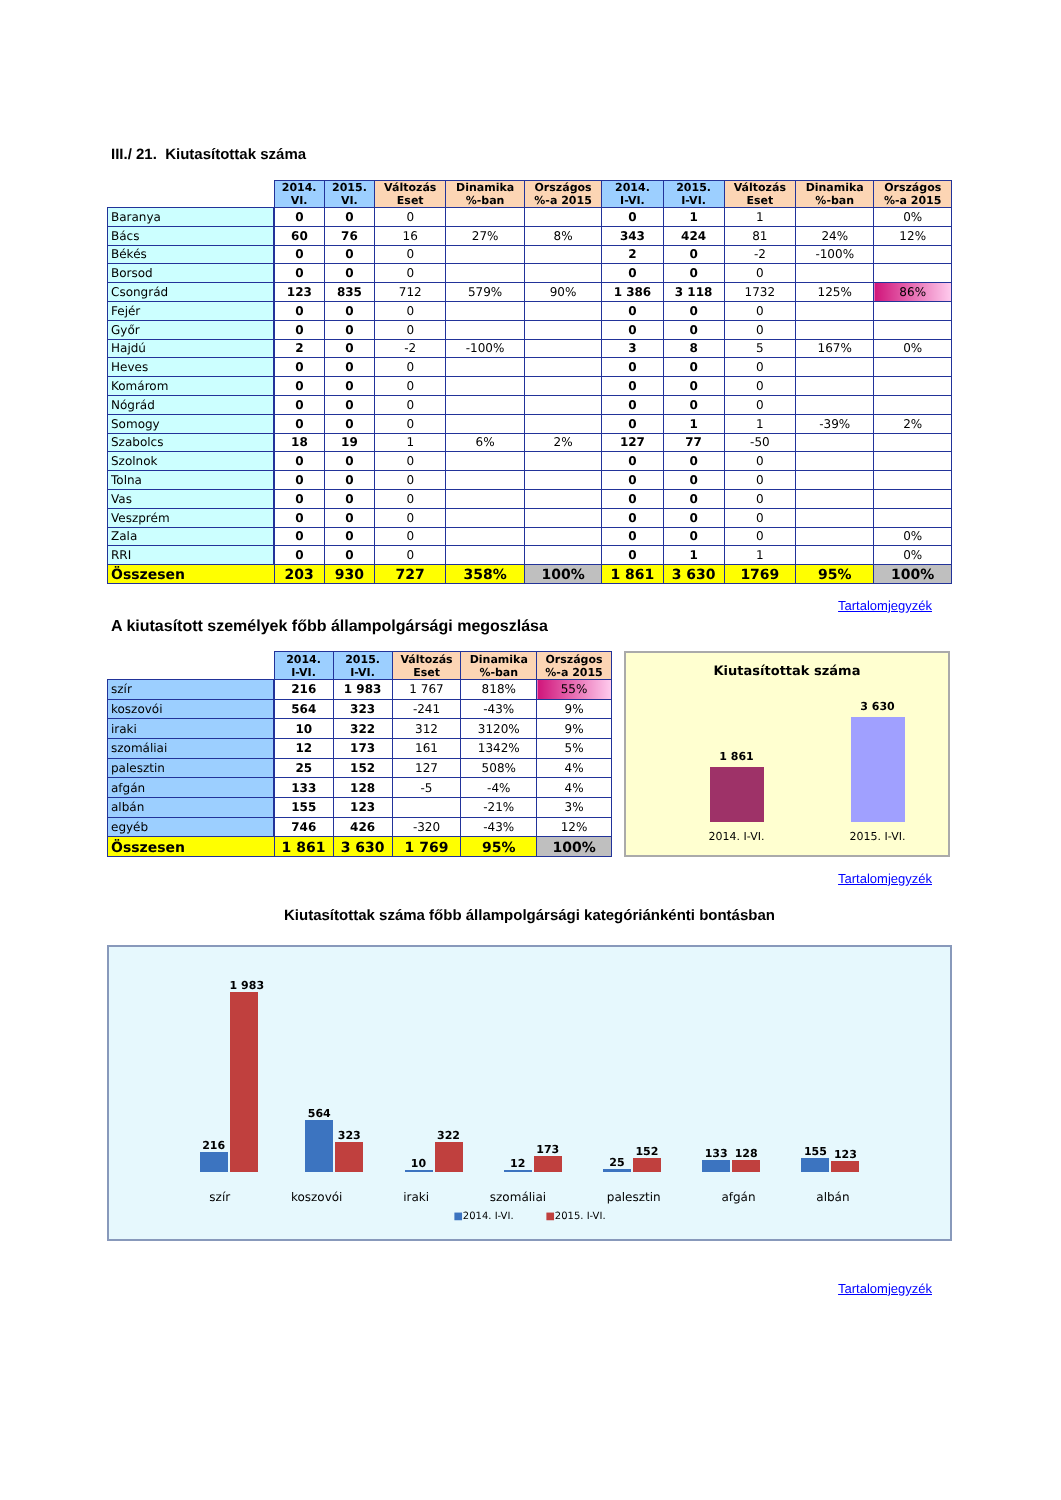III./ 21. Kiutasítottak száma
| | 2014. VI. | 2015. VI. | Változás Eset | Dinamika %-ban | Országos %-a 2015 | 2014. I-VI. | 2015. I-VI. | Változás Eset | Dinamika %-ban | Országos %-a 2015 |
| --- | --- | --- | --- | --- | --- | --- | --- | --- | --- | --- |
| Baranya | 0 | 0 | 0 | | | 0 | 1 | 1 | | 0% |
| Bács | 60 | 76 | 16 | 27% | 8% | 343 | 424 | 81 | 24% | 12% |
| Békés | 0 | 0 | 0 | | | 2 | 0 | -2 | -100% | |
| Borsod | 0 | 0 | 0 | | | 0 | 0 | 0 | | |
| Csongrád | 123 | 835 | 712 | 579% | 90% | 1 386 | 3 118 | 1732 | 125% | 86% |
| Fejér | 0 | 0 | 0 | | | 0 | 0 | 0 | | |
| Győr | 0 | 0 | 0 | | | 0 | 0 | 0 | | |
| Hajdú | 2 | 0 | -2 | -100% | | 3 | 8 | 5 | 167% | 0% |
| Heves | 0 | 0 | 0 | | | 0 | 0 | 0 | | |
| Komárom | 0 | 0 | 0 | | | 0 | 0 | 0 | | |
| Nógrád | 0 | 0 | 0 | | | 0 | 0 | 0 | | |
| Somogy | 0 | 0 | 0 | | | 0 | 1 | 1 | -39% | 2% |
| Szabolcs | 18 | 19 | 1 | 6% | 2% | 127 | 77 | -50 | | |
| Szolnok | 0 | 0 | 0 | | | 0 | 0 | 0 | | |
| Tolna | 0 | 0 | 0 | | | 0 | 0 | 0 | | |
| Vas | 0 | 0 | 0 | | | 0 | 0 | 0 | | |
| Veszprém | 0 | 0 | 0 | | | 0 | 0 | 0 | | |
| Zala | 0 | 0 | 0 | | | 0 | 0 | 0 | | 0% |
| RRI | 0 | 0 | 0 | | | 0 | 1 | 1 | | 0% |
| Összesen | 203 | 930 | 727 | 358% | 100% | 1 861 | 3 630 | 1769 | 95% | 100% |
Tartalomjegyzék
A kiutasított személyek főbb állampolgársági megoszlása
| | 2014. I-VI. | 2015. I-VI. | Változás Eset | Dinamika %-ban | Országos %-a 2015 |
| --- | --- | --- | --- | --- | --- |
| szír | 216 | 1 983 | 1 767 | 818% | 55% |
| koszovói | 564 | 323 | -241 | -43% | 9% |
| iraki | 10 | 322 | 312 | 3120% | 9% |
| szomáliai | 12 | 173 | 161 | 1342% | 5% |
| palesztin | 25 | 152 | 127 | 508% | 4% |
| afgán | 133 | 128 | -5 | -4% | 4% |
| albán | 155 | 123 | | -21% | 3% |
| egyéb | 746 | 426 | -320 | -43% | 12% |
| Összesen | 1 861 | 3 630 | 1 769 | 95% | 100% |
Kiutasítottak száma
1 861
3 630
2014. I-VI. 2015. I-VI.
Tartalomjegyzék
Kiutasítottak száma főbb állampolgársági kategóriánkénti bontásban
216
1 983
564
323
10
322
12
173
25
152
133
128
155
123
szír koszovói iraki szomáliai palesztin afgán albán
■2014. I-VI. ■2015. I-VI.
Tartalomjegyzék